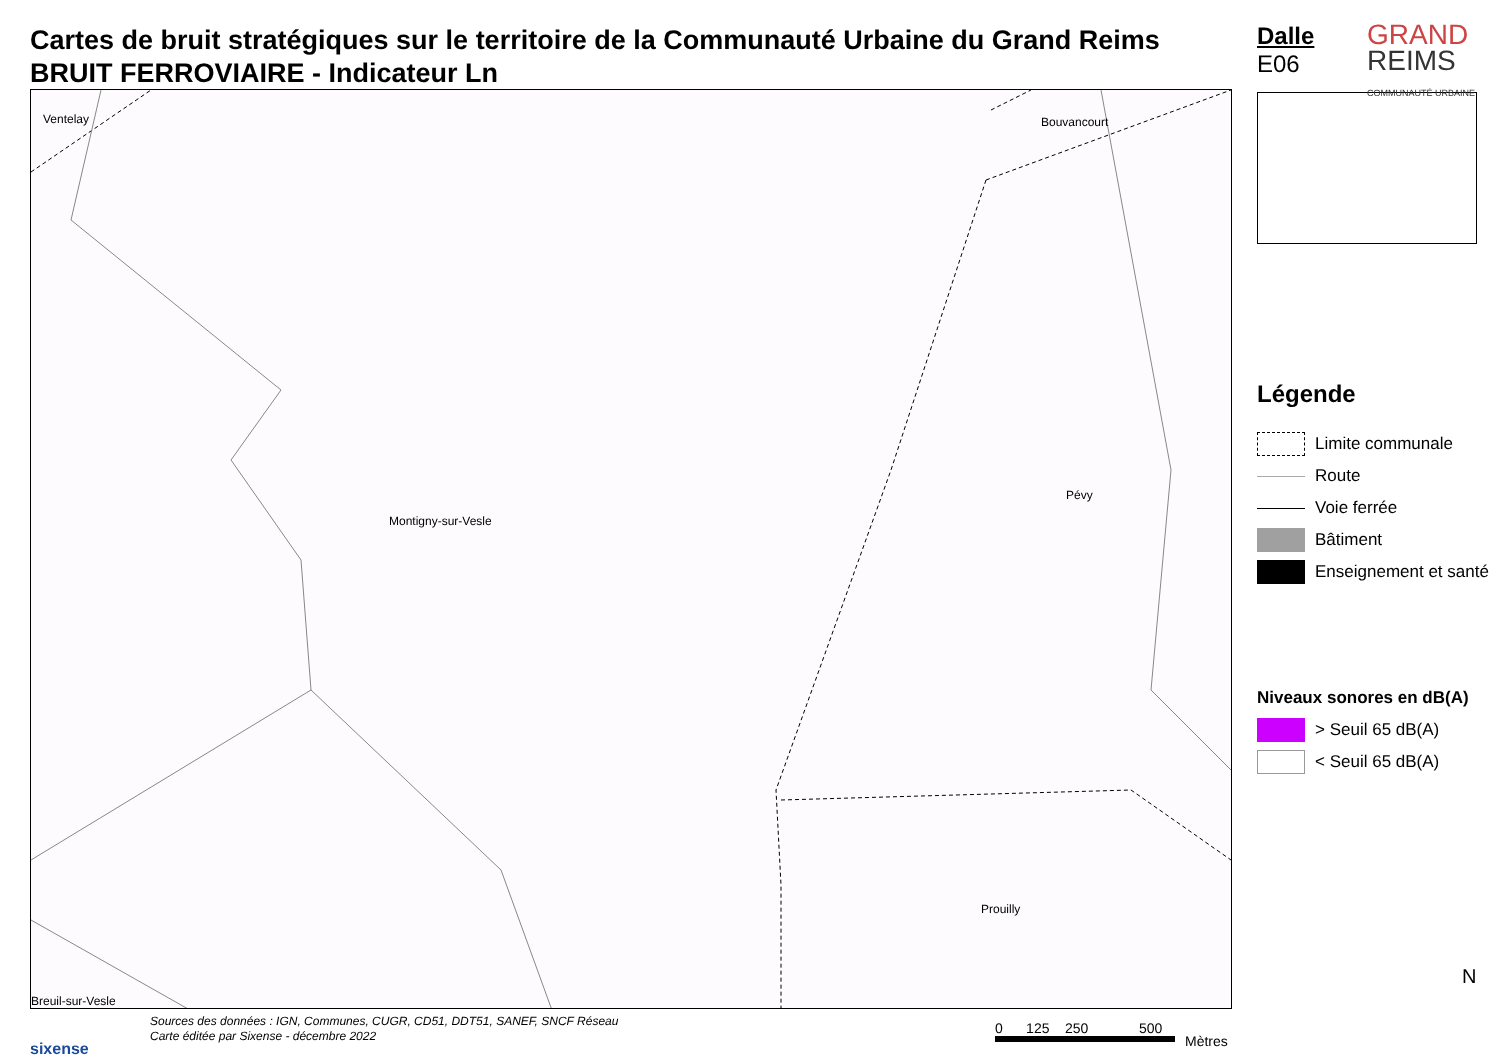Cartes de bruit stratégiques sur le territoire de la Communauté Urbaine du Grand Reims
BRUIT FERROVIAIRE - Indicateur Ln
Ventelay Bouvancourt
Pévy
Montigny-sur-Vesle
Prouilly
Breuil-sur-Vesle
Dalle
E06
GRAND
REIMS
COMMUNAUTÉ URBAINE
Légende
Limite communale
Route
Voie ferrée
Bâtiment
Enseignement et santé
Niveaux sonores en dB(A)
> Seuil 65 dB(A)
< Seuil 65 dB(A)
sixense
Sources des données : IGN, Communes, CUGR, CD51, DDT51, SANEF, SNCF Réseau
Carte éditée par Sixense - décembre 2022
0 125 250 500
Mètres
N